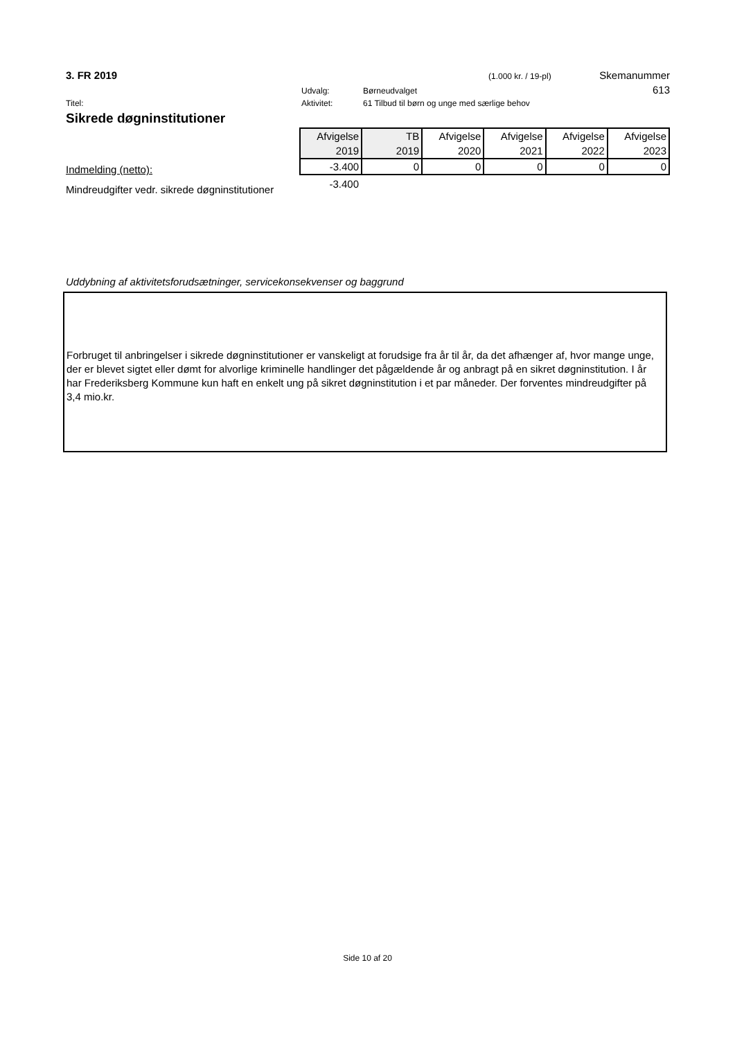3. FR 2019 (1.000 kr. / 19-pl) Skemanummer
Udvalg: Børneudvalget 613
Titel: Aktivitet: 61 Tilbud til børn og unge med særlige behov
Sikrede døgninstitutioner
Indmelding (netto):
Mindreudgifter vedr. sikrede døgninstitutioner
| Afvigelse | TB | Afvigelse | Afvigelse | Afvigelse | Afvigelse |
| 2019 | 2019 | 2020 | 2021 | 2022 | 2023 |
| -3.400 | 0 | 0 | 0 | 0 | 0 |
-3.400
Uddybning af aktivitetsforudsætninger, servicekonsekvenser og baggrund
Forbruget til anbringelser i sikrede døgninstitutioner er vanskeligt at forudsige fra år til år, da det afhænger af, hvor mange unge, der er blevet sigtet eller dømt for alvorlige kriminelle handlinger det pågældende år og anbragt på en sikret døgninstitution. I år har Frederiksberg Kommune kun haft en enkelt ung på sikret døgninstitution i et par måneder. Der forventes mindreudgifter på 3,4 mio.kr.
Side 10 af 20